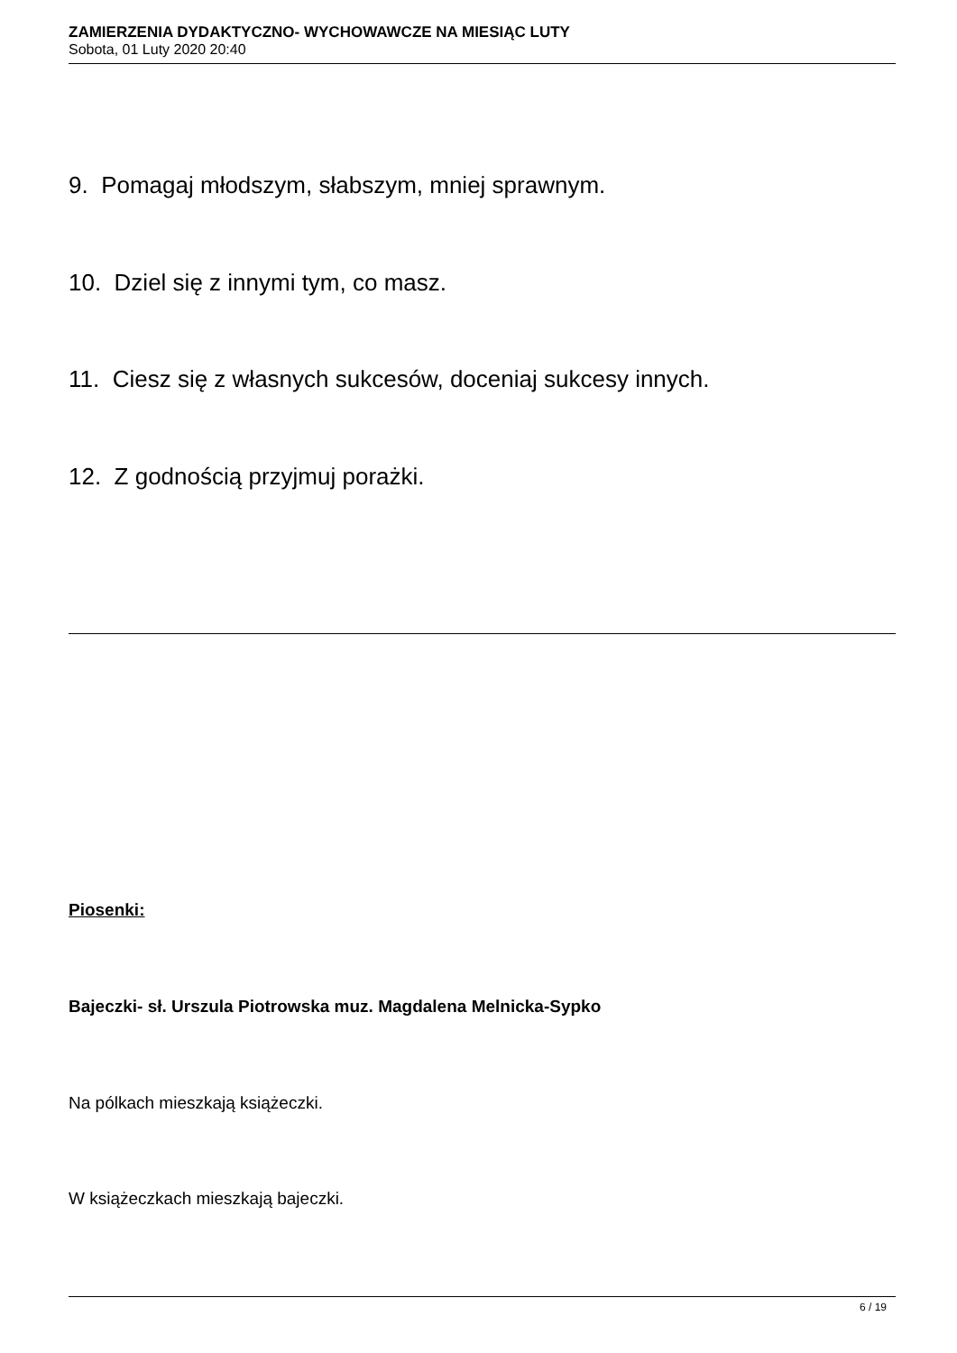ZAMIERZENIA DYDAKTYCZNO- WYCHOWAWCZE NA MIESIĄC LUTY
Sobota, 01 Luty 2020 20:40
9. Pomagaj młodszym, słabszym, mniej sprawnym.
10. Dziel się z innymi tym, co masz.
11. Ciesz się z własnych sukcesów, doceniaj sukcesy innych.
12. Z godnością przyjmuj porażki.
Piosenki:
Bajeczki- sł. Urszula Piotrowska muz. Magdalena Melnicka-Sypko
Na pólkach mieszkają książeczki.
W książeczkach mieszkają bajeczki.
6 / 19